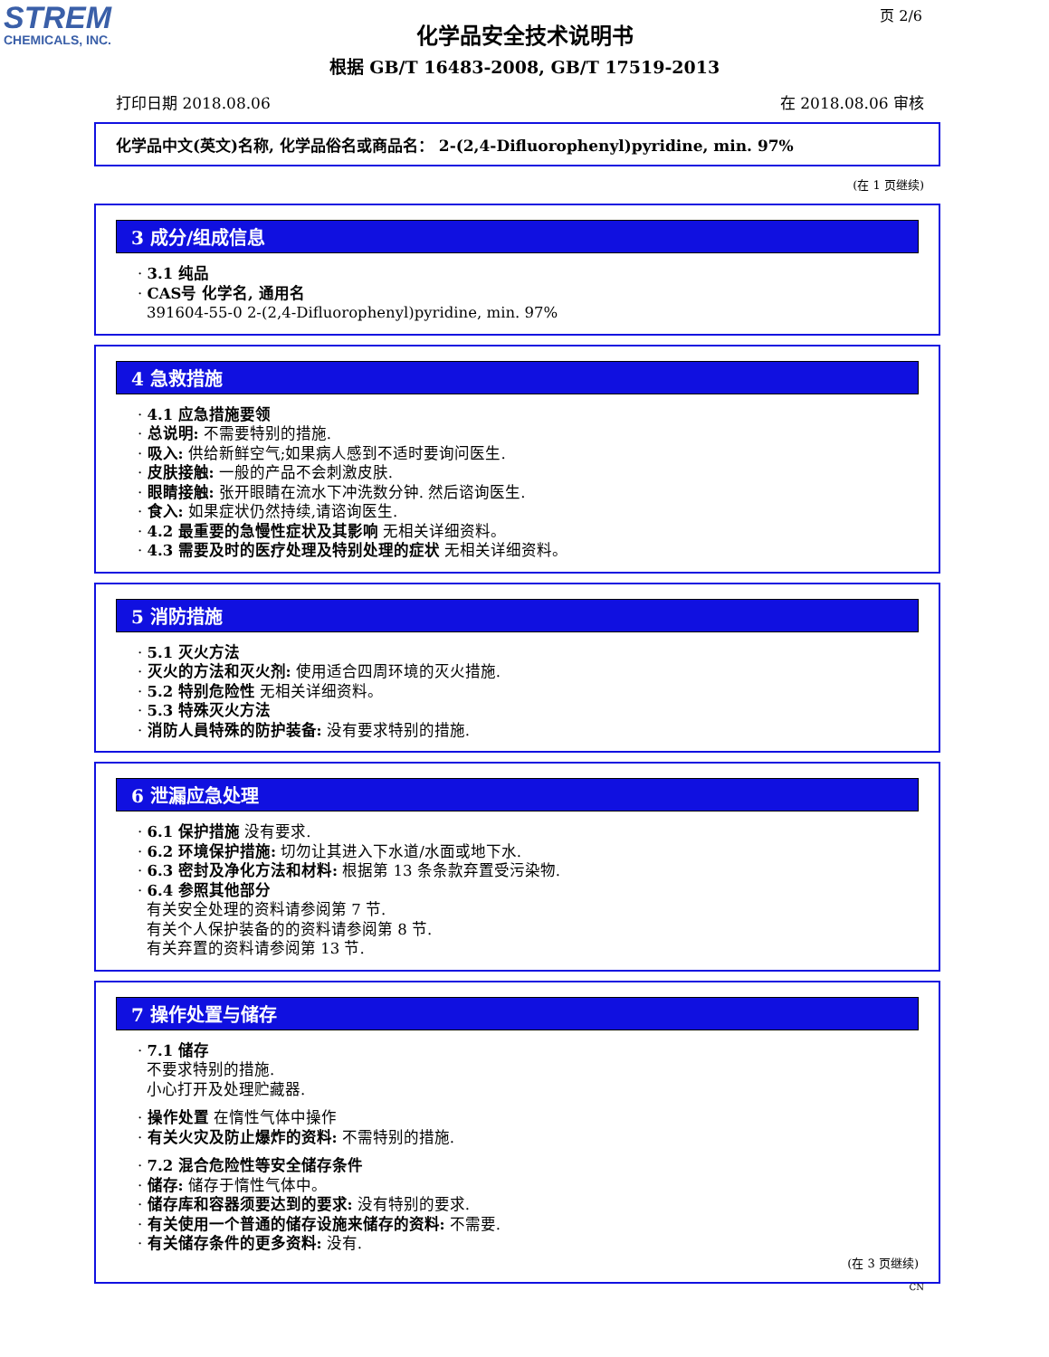STREM
CHEMICALS, INC.
页 2/6
化学品安全技术说明书
根据 GB/T 16483-2008, GB/T 17519-2013
打印日期 2018.08.06 在 2018.08.06 审核
化学品中文(英文)名称, 化学品俗名或商品名： 2-(2,4-Difluorophenyl)pyridine, min. 97%
(在 1 页继续)
3 成分/组成信息
· 3.1 纯品
· CAS号 化学名, 通用名
391604-55-0 2-(2,4-Difluorophenyl)pyridine, min. 97%
4 急救措施
· 4.1 应急措施要领
· 总说明: 不需要特别的措施.
· 吸入: 供给新鲜空气;如果病人感到不适时要询问医生.
· 皮肤接触: 一般的产品不会刺激皮肤.
· 眼睛接触: 张开眼睛在流水下冲洗数分钟. 然后谘询医生.
· 食入: 如果症状仍然持续,请谘询医生.
· 4.2 最重要的急慢性症状及其影响 无相关详细资料。
· 4.3 需要及时的医疗处理及特别处理的症状 无相关详细资料。
5 消防措施
· 5.1 灭火方法
· 灭火的方法和灭火剂: 使用适合四周环境的灭火措施.
· 5.2 特别危险性 无相关详细资料。
· 5.3 特殊灭火方法
· 消防人員特殊的防护装备: 没有要求特别的措施.
6 泄漏应急处理
· 6.1 保护措施 没有要求.
· 6.2 环境保护措施: 切勿让其进入下水道/水面或地下水.
· 6.3 密封及净化方法和材料: 根据第 13 条条款弃置受污染物.
· 6.4 参照其他部分
有关安全处理的资料请参阅第 7 节.
有关个人保护装备的的资料请参阅第 8 节.
有关弃置的资料请参阅第 13 节.
7 操作处置与储存
· 7.1 储存
不要求特别的措施.
小心打开及处理贮藏器.
· 操作处置 在惰性气体中操作
· 有关火灾及防止爆炸的资料: 不需特别的措施.
· 7.2 混合危险性等安全储存条件
· 储存: 储存于惰性气体中。
· 储存库和容器须要达到的要求: 没有特别的要求.
· 有关使用一个普通的储存设施来储存的资料: 不需要.
· 有关储存条件的更多资料: 没有.
(在 3 页继续)
CN